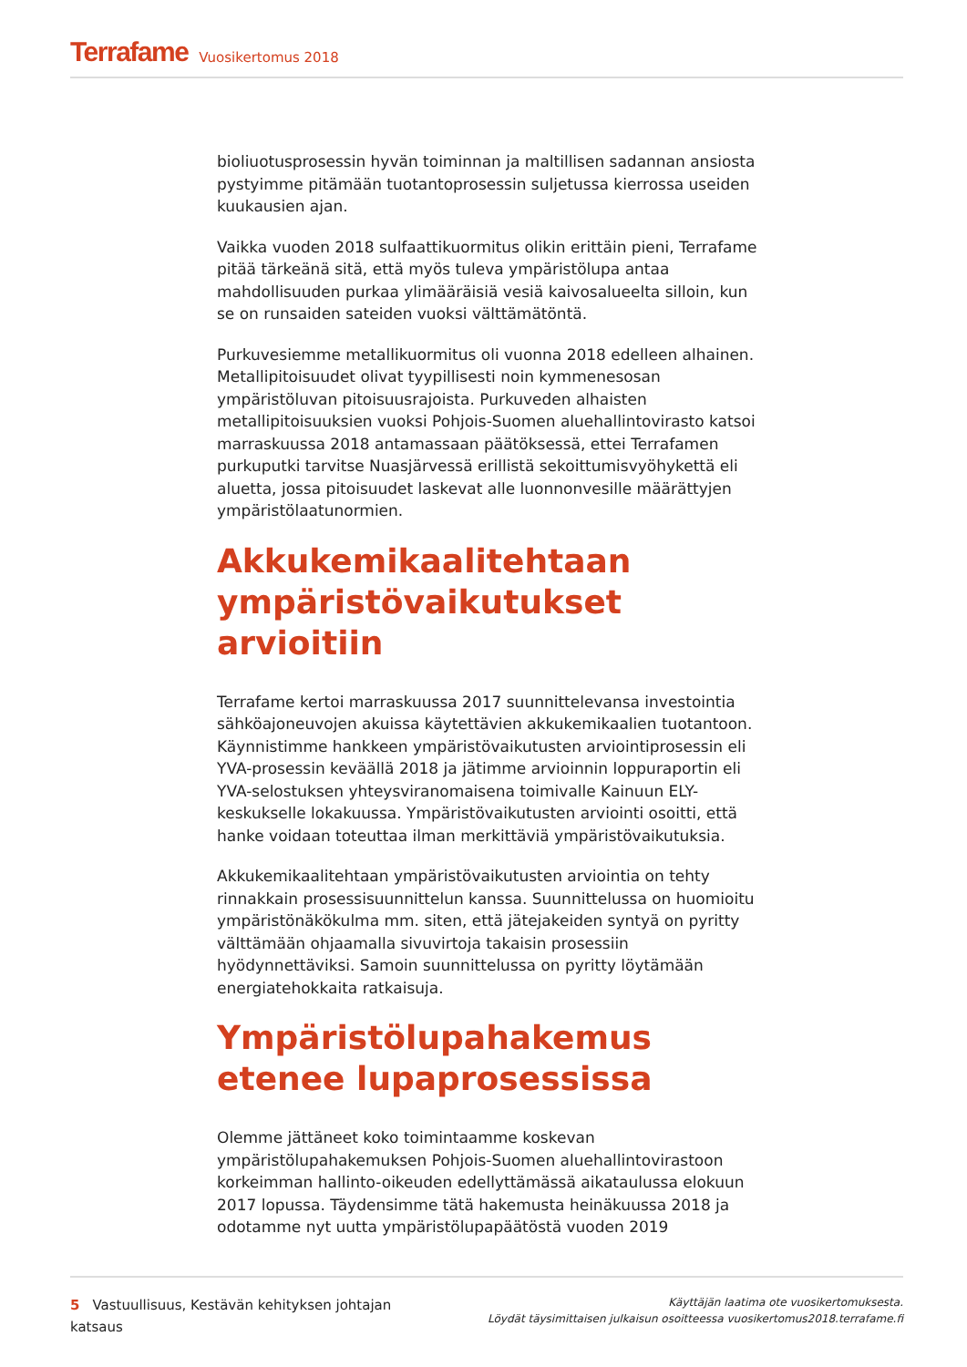Terrafame Vuosikertomus 2018
bioliuotusprosessin hyvän toiminnan ja maltillisen sadannan ansiosta pystyimme pitämään tuotantoprosessin suljetussa kierrossa useiden kuukausien ajan.
Vaikka vuoden 2018 sulfaattikuormitus olikin erittäin pieni, Terrafame pitää tärkeänä sitä, että myös tuleva ympäristölupa antaa mahdollisuuden purkaa ylimääräisiä vesiä kaivosalueelta silloin, kun se on runsaiden sateiden vuoksi välttämätöntä.
Purkuvesiemme metallikuormitus oli vuonna 2018 edelleen alhainen. Metallipitoisuudet olivat tyypillisesti noin kymmenesosan ympäristöluvan pitoisuusrajoista. Purkuveden alhaisten metallipitoisuuksien vuoksi Pohjois-Suomen aluehallintovirasto katsoi marraskuussa 2018 antamassaan päätöksessä, ettei Terrafamen purkuputki tarvitse Nuasjärvessä erillistä sekoittumisvyöhykettä eli aluetta, jossa pitoisuudet laskevat alle luonnonvesille määrättyjen ympäristölaatunormien.
Akkukemikaalitehtaan ympäristövaikutukset arvioitiin
Terrafame kertoi marraskuussa 2017 suunnittelevansa investointia sähköajoneuvojen akuissa käytettävien akkukemikaalien tuotantoon. Käynnistimme hankkeen ympäristövaikutusten arviointiprosessin eli YVA-prosessin keväällä 2018 ja jätimme arvioinnin loppuraportin eli YVA-selostuksen yhteysviranomaisena toimivalle Kainuun ELY-keskukselle lokakuussa. Ympäristövaikutusten arviointi osoitti, että hanke voidaan toteuttaa ilman merkittäviä ympäristövaikutuksia.
Akkukemikaalitehtaan ympäristövaikutusten arviointia on tehty rinnakkain prosessisuunnittelun kanssa. Suunnittelussa on huomioitu ympäristönäkökulma mm. siten, että jätejakeiden syntyä on pyritty välttämään ohjaamalla sivuvirtoja takaisin prosessiin hyödynnettäviksi. Samoin suunnittelussa on pyritty löytämään energiatehokkaita ratkaisuja.
Ympäristölupahakemus etenee lupaprosessissa
Olemme jättäneet koko toimintaamme koskevan ympäristölupahakemuksen Pohjois-Suomen aluehallintovirastoon korkeimman hallinto-oikeuden edellyttämässä aikataulussa elokuun 2017 lopussa. Täydensimme tätä hakemusta heinäkuussa 2018 ja odotamme nyt uutta ympäristölupapäätöstä vuoden 2019
5 Vastuullisuus, Kestävän kehityksen johtajan katsaus
Käyttäjän laatima ote vuosikertomuksesta.
Löydät täysimittaisen julkaisun osoitteessa vuosikertomus2018.terrafame.fi